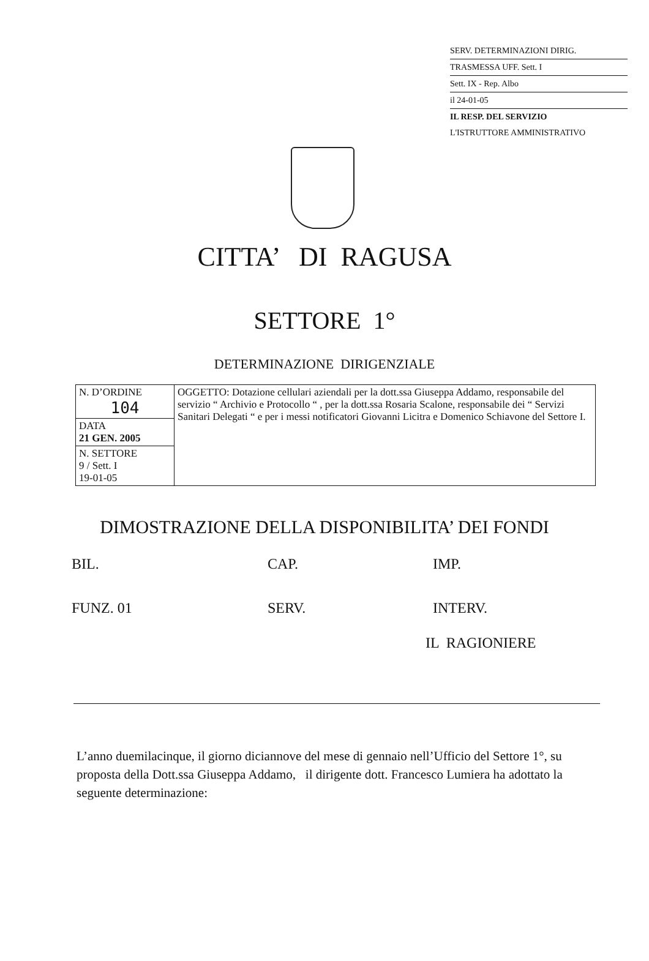SERV. DETERMINAZIONI DIRIG.
TRASMESSA UFF. Sett. I
Sett. IX - Rep. Albo
il 24-01-05
IL RESP. DEL SERVIZIO
L'ISTRUTTORE AMMINISTRATIVO
CITTA’ DI RAGUSA
SETTORE 1°
DETERMINAZIONE DIRIGENZIALE
| N. D’ORDINE 104 | OGGETTO: Dotazione cellulari aziendali per la dott.ssa Giuseppa Addamo, responsabile del servizio “ Archivio e Protocollo “ , per la dott.ssa Rosaria Scalone, responsabile dei “ Servizi Sanitari Delegati “ e per i messi notificatori Giovanni Licitra e Domenico Schiavone del Settore I. |
| DATA 21 GEN. 2005 | |
| N. SETTORE 9 / Sett. I 19-01-05 | |
DIMOSTRAZIONE DELLA DISPONIBILITA’ DEI FONDI
BIL.
CAP.
IMP.
FUNZ. 01
SERV.
INTERV.
IL RAGIONIERE
L’anno duemilacinque, il giorno diciannove del mese di gennaio nell’Ufficio del Settore 1°, su proposta della Dott.ssa Giuseppa Addamo, il dirigente dott. Francesco Lumiera ha adottato la seguente determinazione: